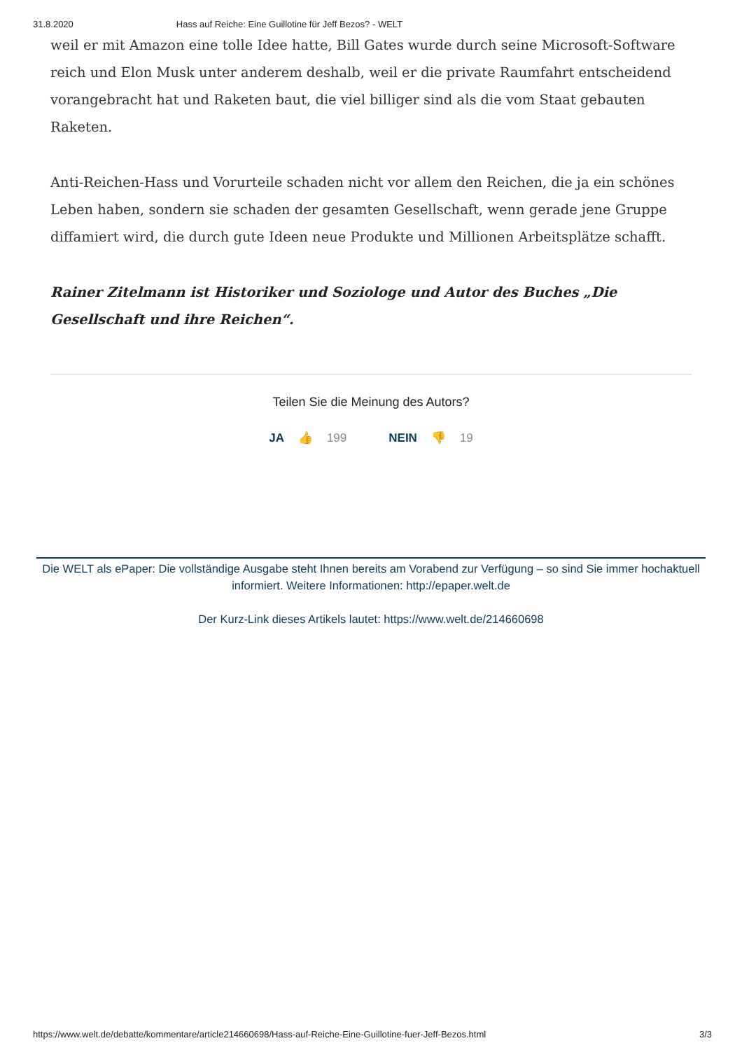31.8.2020 Hass auf Reiche: Eine Guillotine für Jeff Bezos? - WELT
weil er mit Amazon eine tolle Idee hatte, Bill Gates wurde durch seine Microsoft-Software reich und Elon Musk unter anderem deshalb, weil er die private Raumfahrt entscheidend vorangebracht hat und Raketen baut, die viel billiger sind als die vom Staat gebauten Raketen.
Anti-Reichen-Hass und Vorurteile schaden nicht vor allem den Reichen, die ja ein schönes Leben haben, sondern sie schaden der gesamten Gesellschaft, wenn gerade jene Gruppe diffamiert wird, die durch gute Ideen neue Produkte und Millionen Arbeitsplätze schafft.
Rainer Zitelmann ist Historiker und Soziologe und Autor des Buches „Die Gesellschaft und ihre Reichen“.
Teilen Sie die Meinung des Autors?
JA 👍 199 NEIN 👎 19
Die WELT als ePaper: Die vollständige Ausgabe steht Ihnen bereits am Vorabend zur Verfügung – so sind Sie immer hochaktuell informiert. Weitere Informationen: http://epaper.welt.de
Der Kurz-Link dieses Artikels lautet: https://www.welt.de/214660698
https://www.welt.de/debatte/kommentare/article214660698/Hass-auf-Reiche-Eine-Guillotine-fuer-Jeff-Bezos.html 3/3